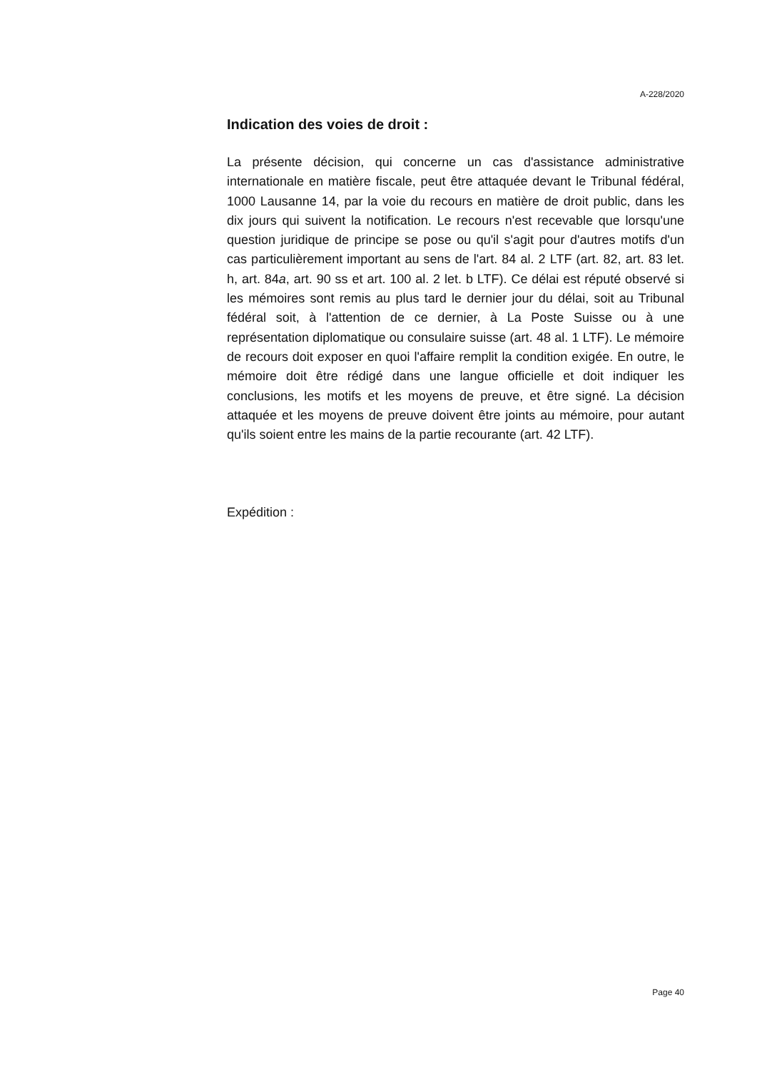A-228/2020
Indication des voies de droit :
La présente décision, qui concerne un cas d'assistance administrative internationale en matière fiscale, peut être attaquée devant le Tribunal fédéral, 1000 Lausanne 14, par la voie du recours en matière de droit public, dans les dix jours qui suivent la notification. Le recours n'est recevable que lorsqu'une question juridique de principe se pose ou qu'il s'agit pour d'autres motifs d'un cas particulièrement important au sens de l'art. 84 al. 2 LTF (art. 82, art. 83 let. h, art. 84a, art. 90 ss et art. 100 al. 2 let. b LTF). Ce délai est réputé observé si les mémoires sont remis au plus tard le dernier jour du délai, soit au Tribunal fédéral soit, à l'attention de ce dernier, à La Poste Suisse ou à une représentation diplomatique ou consulaire suisse (art. 48 al. 1 LTF). Le mémoire de recours doit exposer en quoi l'affaire remplit la condition exigée. En outre, le mémoire doit être rédigé dans une langue officielle et doit indiquer les conclusions, les motifs et les moyens de preuve, et être signé. La décision attaquée et les moyens de preuve doivent être joints au mémoire, pour autant qu'ils soient entre les mains de la partie recourante (art. 42 LTF).
Expédition :
Page 40